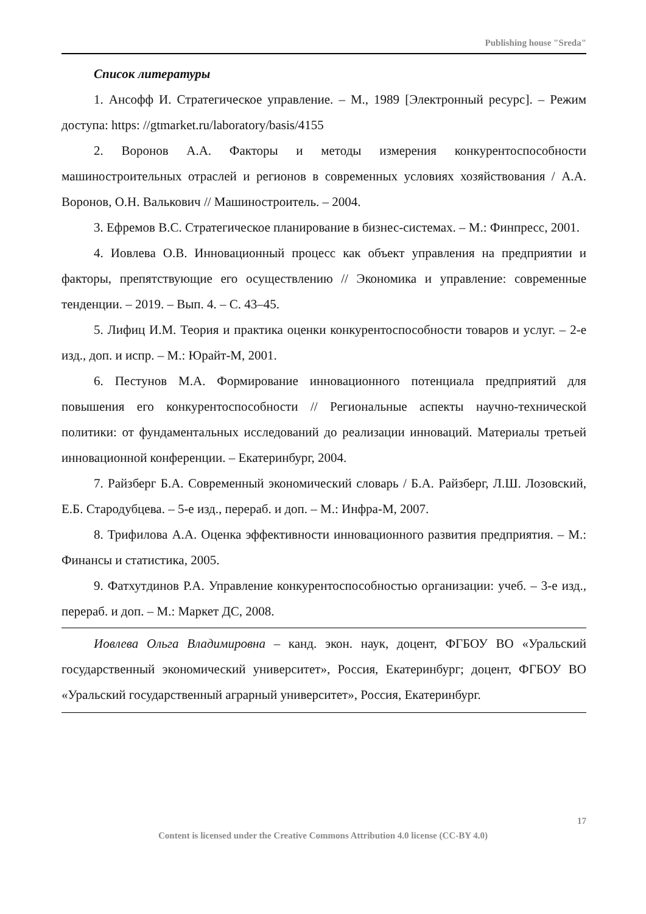Publishing house "Sreda"
Список литературы
1. Ансофф И. Стратегическое управление. – М., 1989 [Электронный ресурс]. – Режим доступа: https: //gtmarket.ru/laboratory/basis/4155
2. Воронов А.А. Факторы и методы измерения конкурентоспособности машиностроительных отраслей и регионов в современных условиях хозяйствования / А.А. Воронов, О.Н. Валькович // Машиностроитель. – 2004.
3. Ефремов В.С. Стратегическое планирование в бизнес-системах. – М.: Финпресс, 2001.
4. Иовлева О.В. Инновационный процесс как объект управления на предприятии и факторы, препятствующие его осуществлению // Экономика и управление: современные тенденции. – 2019. – Вып. 4. – С. 43–45.
5. Лифиц И.М. Теория и практика оценки конкурентоспособности товаров и услуг. – 2-е изд., доп. и испр. – М.: Юрайт-М, 2001.
6. Пестунов М.А. Формирование инновационного потенциала предприятий для повышения его конкурентоспособности // Региональные аспекты научно-технической политики: от фундаментальных исследований до реализации инноваций. Материалы третьей инновационной конференции. – Екатеринбург, 2004.
7. Райзберг Б.А. Современный экономический словарь / Б.А. Райзберг, Л.Ш. Лозовский, Е.Б. Стародубцева. – 5-е изд., перераб. и доп. – М.: Инфра-М, 2007.
8. Трифилова А.А. Оценка эффективности инновационного развития предприятия. – М.: Финансы и статистика, 2005.
9. Фатхутдинов Р.А. Управление конкурентоспособностью организации: учеб. – 3-е изд., перераб. и доп. – М.: Маркет ДС, 2008.
Иовлева Ольга Владимировна – канд. экон. наук, доцент, ФГБОУ ВО «Уральский государственный экономический университет», Россия, Екатеринбург; доцент, ФГБОУ ВО «Уральский государственный аграрный университет», Россия, Екатеринбург.
17
Content is licensed under the Creative Commons Attribution 4.0 license (CC-BY 4.0)